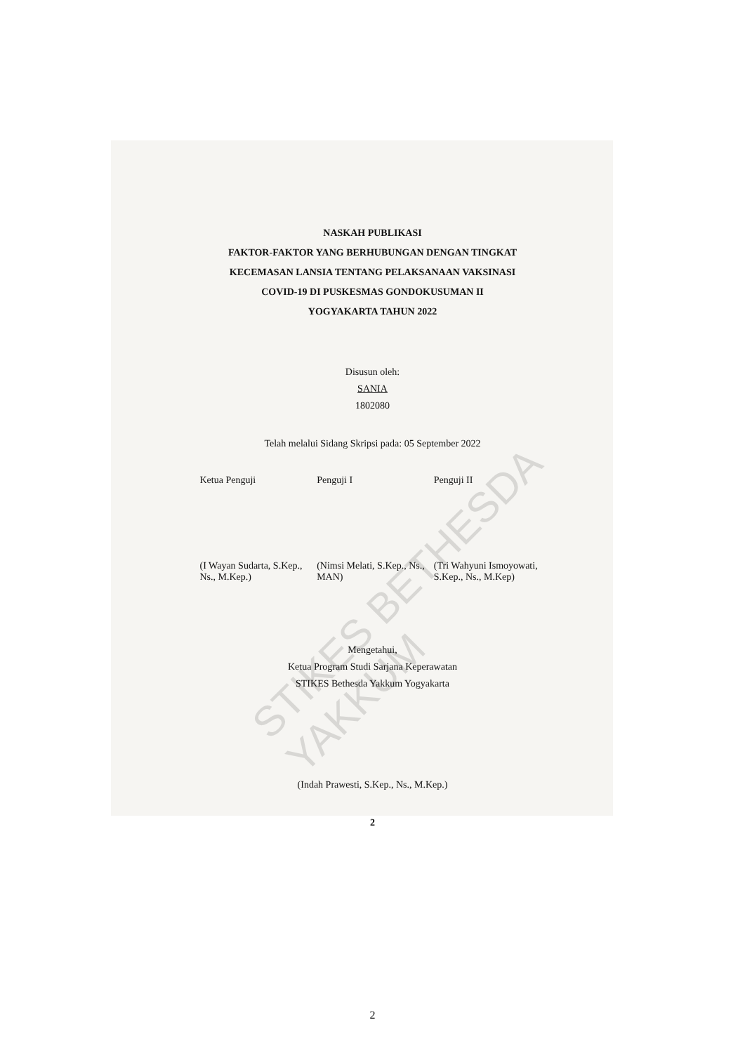STIKES BETHESDA YAKKUM
NASKAH PUBLIKASI
FAKTOR-FAKTOR YANG BERHUBUNGAN DENGAN TINGKAT
KECEMASAN LANSIA TENTANG PELAKSANAAN VAKSINASI
COVID-19 DI PUSKESMAS GONDOKUSUMAN II
YOGYAKARTA TAHUN 2022
Disusun oleh:
SANIA
1802080
Telah melalui Sidang Skripsi pada: 05 September 2022
| Ketua Penguji | Penguji I | Penguji II |
| (I Wayan Sudarta, S.Kep., Ns., M.Kep.) | (Nimsi Melati, S.Kep., Ns., MAN) | (Tri Wahyuni Ismoyowati, S.Kep., Ns., M.Kep) |
Mengetahui,
Ketua Program Studi Sarjana Keperawatan
STIKES Bethesda Yakkum Yogyakarta
(Indah Prawesti, S.Kep., Ns., M.Kep.)
2
2